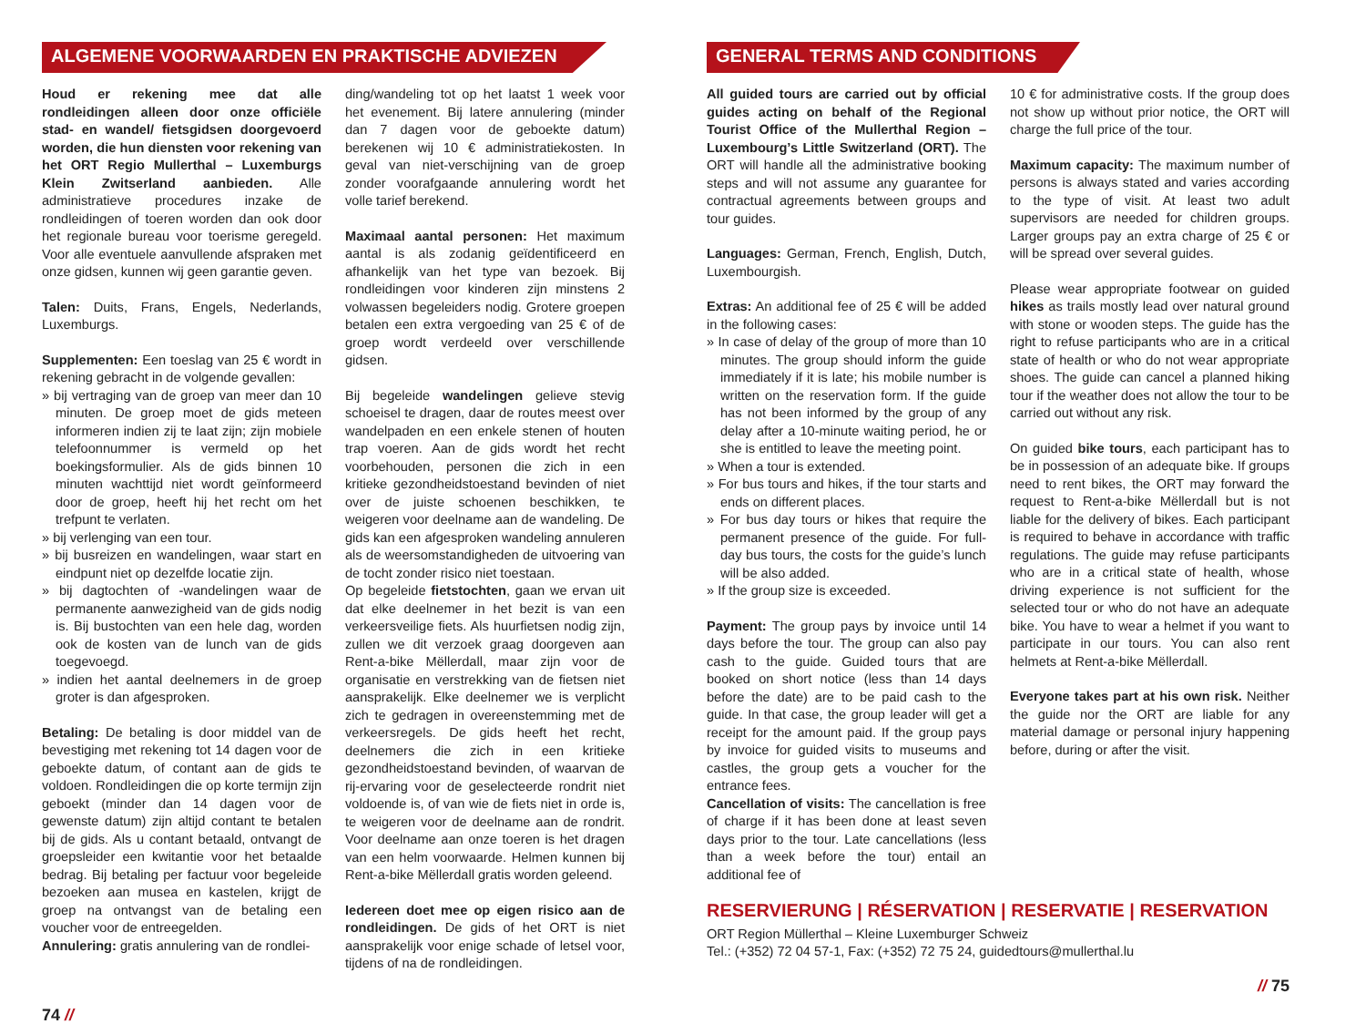ALGEMENE VOORWAARDEN EN PRAKTISCHE ADVIEZEN
Houd er rekening mee dat alle rondleidingen alleen door onze officiële stad- en wandel/ fietsgidsen doorgevoerd worden, die hun diensten voor rekening van het ORT Regio Mullerthal – Luxemburgs Klein Zwitserland aanbieden. Alle administratieve procedures inzake de rondleidingen of toeren worden dan ook door het regionale bureau voor toerisme geregeld. Voor alle eventuele aanvullende afspraken met onze gidsen, kunnen wij geen garantie geven.
Talen: Duits, Frans, Engels, Nederlands, Luxemburgs.
Supplementen: Een toeslag van 25 € wordt in rekening gebracht in de volgende gevallen:
» bij vertraging van de groep van meer dan 10 minuten. De groep moet de gids meteen informeren indien zij te laat zijn; zijn mobiele telefoonnummer is vermeld op het boekingsformulier. Als de gids binnen 10 minuten wachttijd niet wordt geïnformeerd door de groep, heeft hij het recht om het trefpunt te verlaten.
» bij verlenging van een tour.
» bij busreizen en wandelingen, waar start en eindpunt niet op dezelfde locatie zijn.
» bij dagtochten of -wandelingen waar de permanente aanwezigheid van de gids nodig is. Bij bustochten van een hele dag, worden ook de kosten van de lunch van de gids toegevoegd.
» indien het aantal deelnemers in de groep groter is dan afgesproken.
Betaling: De betaling is door middel van de bevestiging met rekening tot 14 dagen voor de geboekte datum, of contant aan de gids te voldoen. Rondleidingen die op korte termijn zijn geboekt (minder dan 14 dagen voor de gewenste datum) zijn altijd contant te betalen bij de gids. Als u contant betaald, ontvangt de groepsleider een kwitantie voor het betaalde bedrag. Bij betaling per factuur voor begeleide bezoeken aan musea en kastelen, krijgt de groep na ontvangst van de betaling een voucher voor de entreegelden.
Annulering: gratis annulering van de rondlei-
ding/wandeling tot op het laatst 1 week voor het evenement. Bij latere annulering (minder dan 7 dagen voor de geboekte datum) berekenen wij 10 € administratiekosten. In geval van niet-verschijning van de groep zonder voorafgaande annulering wordt het volle tarief berekend.
Maximaal aantal personen: Het maximum aantal is als zodanig geïdentificeerd en afhankelijk van het type van bezoek. Bij rondleidingen voor kinderen zijn minstens 2 volwassen begeleiders nodig. Grotere groepen betalen een extra vergoeding van 25 € of de groep wordt verdeeld over verschillende gidsen.
Bij begeleide wandelingen gelieve stevig schoeisel te dragen, daar de routes meest over wandelpaden en een enkele stenen of houten trap voeren. Aan de gids wordt het recht voorbehouden, personen die zich in een kritieke gezondheidstoestand bevinden of niet over de juiste schoenen beschikken, te weigeren voor deelname aan de wandeling. De gids kan een afgesproken wandeling annuleren als de weersomstandigheden de uitvoering van de tocht zonder risico niet toestaan.
Op begeleide fietstochten, gaan we ervan uit dat elke deelnemer in het bezit is van een verkeersveilige fiets. Als huurfietsen nodig zijn, zullen we dit verzoek graag doorgeven aan Rent-a-bike Mëllerdall, maar zijn voor de organisatie en verstrekking van de fietsen niet aansprakelijk. Elke deelnemer we is verplicht zich te gedragen in overeenstemming met de verkeersregels. De gids heeft het recht, deelnemers die zich in een kritieke gezondheidstoestand bevinden, of waarvan de rij-ervaring voor de geselecteerde rondrit niet voldoende is, of van wie de fiets niet in orde is, te weigeren voor de deelname aan de rondrit. Voor deelname aan onze toeren is het dragen van een helm voorwaarde. Helmen kunnen bij Rent-a-bike Mëllerdall gratis worden geleend.
Iedereen doet mee op eigen risico aan de rondleidingen. De gids of het ORT is niet aansprakelijk voor enige schade of letsel voor, tijdens of na de rondleidingen.
74 //
GENERAL TERMS AND CONDITIONS
All guided tours are carried out by official guides acting on behalf of the Regional Tourist Office of the Mullerthal Region – Luxembourg’s Little Switzerland (ORT). The ORT will handle all the administrative booking steps and will not assume any guarantee for contractual agreements between groups and tour guides.
Languages: German, French, English, Dutch, Luxembourgish.
Extras: An additional fee of 25 € will be added in the following cases:
» In case of delay of the group of more than 10 minutes. The group should inform the guide immediately if it is late; his mobile number is written on the reservation form. If the guide has not been informed by the group of any delay after a 10-minute waiting period, he or she is entitled to leave the meeting point.
» When a tour is extended.
» For bus tours and hikes, if the tour starts and ends on different places.
» For bus day tours or hikes that require the permanent presence of the guide. For full-day bus tours, the costs for the guide’s lunch will be also added.
» If the group size is exceeded.
Payment: The group pays by invoice until 14 days before the tour. The group can also pay cash to the guide. Guided tours that are booked on short notice (less than 14 days before the date) are to be paid cash to the guide. In that case, the group leader will get a receipt for the amount paid. If the group pays by invoice for guided visits to museums and castles, the group gets a voucher for the entrance fees.
Cancellation of visits: The cancellation is free of charge if it has been done at least seven days prior to the tour. Late cancellations (less than a week before the tour) entail an additional fee of
10 € for administrative costs. If the group does not show up without prior notice, the ORT will charge the full price of the tour.
Maximum capacity: The maximum number of persons is always stated and varies according to the type of visit. At least two adult supervisors are needed for children groups. Larger groups pay an extra charge of 25 € or will be spread over several guides.
Please wear appropriate footwear on guided hikes as trails mostly lead over natural ground with stone or wooden steps. The guide has the right to refuse participants who are in a critical state of health or who do not wear appropriate shoes. The guide can cancel a planned hiking tour if the weather does not allow the tour to be carried out without any risk.
On guided bike tours, each participant has to be in possession of an adequate bike. If groups need to rent bikes, the ORT may forward the request to Rent-a-bike Mëllerdall but is not liable for the delivery of bikes. Each participant is required to behave in accordance with traffic regulations. The guide may refuse participants who are in a critical state of health, whose driving experience is not sufficient for the selected tour or who do not have an adequate bike. You have to wear a helmet if you want to participate in our tours. You can also rent helmets at Rent-a-bike Mëllerdall.
Everyone takes part at his own risk. Neither the guide nor the ORT are liable for any material damage or personal injury happening before, during or after the visit.
RESERVIERUNG | RÉSERVATION | RESERVATIE | RESERVATION
ORT Region Müllerthal – Kleine Luxemburger Schweiz
Tel.: (+352) 72 04 57-1, Fax: (+352) 72 75 24, guidedtours@mullerthal.lu
// 75